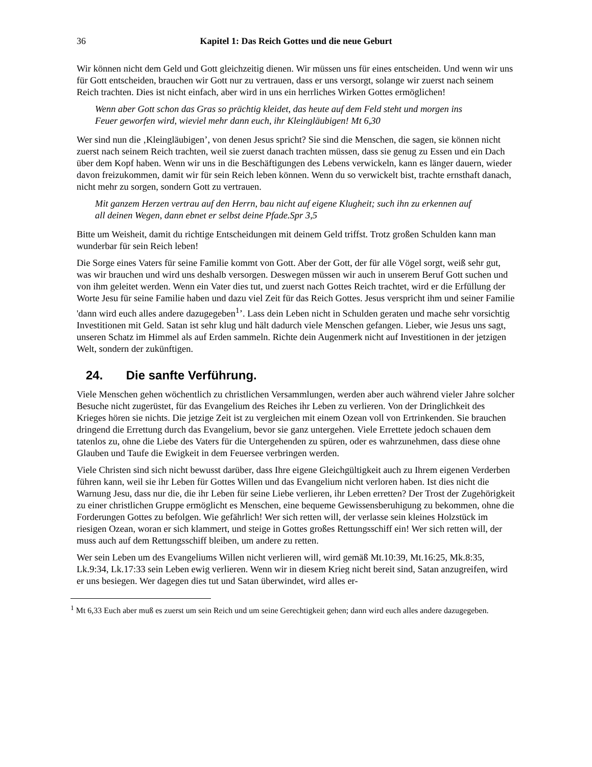36 Kapitel 1: Das Reich Gottes und die neue Geburt
Wir können nicht dem Geld und Gott gleichzeitig dienen. Wir müssen uns für eines entscheiden. Und wenn wir uns für Gott entscheiden, brauchen wir Gott nur zu vertrauen, dass er uns versorgt, solange wir zuerst nach seinem Reich trachten. Dies ist nicht einfach, aber wird in uns ein herrliches Wirken Gottes ermöglichen!
Wenn aber Gott schon das Gras so prächtig kleidet, das heute auf dem Feld steht und morgen ins Feuer geworfen wird, wieviel mehr dann euch, ihr Kleingläubigen! Mt 6,30
Wer sind nun die ‚Kleingläubigen’, von denen Jesus spricht? Sie sind die Menschen, die sagen, sie können nicht zuerst nach seinem Reich trachten, weil sie zuerst danach trachten müssen, dass sie genug zu Essen und ein Dach über dem Kopf haben. Wenn wir uns in die Beschäftigungen des Lebens verwickeln, kann es länger dauern, wieder davon freizukommen, damit wir für sein Reich leben können. Wenn du so verwickelt bist, trachte ernsthaft danach, nicht mehr zu sorgen, sondern Gott zu vertrauen.
Mit ganzem Herzen vertrau auf den Herrn, bau nicht auf eigene Klugheit; such ihn zu erkennen auf all deinen Wegen, dann ebnet er selbst deine Pfade.Spr 3,5
Bitte um Weisheit, damit du richtige Entscheidungen mit deinem Geld triffst. Trotz großen Schulden kann man wunderbar für sein Reich leben!
Die Sorge eines Vaters für seine Familie kommt von Gott. Aber der Gott, der für alle Vögel sorgt, weiß sehr gut, was wir brauchen und wird uns deshalb versorgen. Deswegen müssen wir auch in unserem Beruf Gott suchen und von ihm geleitet werden. Wenn ein Vater dies tut, und zuerst nach Gottes Reich trachtet, wird er die Erfüllung der Worte Jesu für seine Familie haben und dazu viel Zeit für das Reich Gottes. Jesus verspricht ihm und seiner Familie 'dann wird euch alles andere dazugegeben<sup>1</sup>’. Lass dein Leben nicht in Schulden geraten und mache sehr vorsichtig Investitionen mit Geld. Satan ist sehr klug und hält dadurch viele Menschen gefangen. Lieber, wie Jesus uns sagt, unseren Schatz im Himmel als auf Erden sammeln. Richte dein Augenmerk nicht auf Investitionen in der jetzigen Welt, sondern der zukünftigen.
24. Die sanfte Verführung.
Viele Menschen gehen wöchentlich zu christlichen Versammlungen, werden aber auch während vieler Jahre solcher Besuche nicht zugerüstet, für das Evangelium des Reiches ihr Leben zu verlieren. Von der Dringlichkeit des Krieges hören sie nichts. Die jetzige Zeit ist zu vergleichen mit einem Ozean voll von Ertrinkenden. Sie brauchen dringend die Errettung durch das Evangelium, bevor sie ganz untergehen. Viele Errettete jedoch schauen dem tatenlos zu, ohne die Liebe des Vaters für die Untergehenden zu spüren, oder es wahrzunehmen, dass diese ohne Glauben und Taufe die Ewigkeit in dem Feuersee verbringen werden.
Viele Christen sind sich nicht bewusst darüber, dass Ihre eigene Gleichgültigkeit auch zu Ihrem eigenen Verderben führen kann, weil sie ihr Leben für Gottes Willen und das Evangelium nicht verloren haben. Ist dies nicht die Warnung Jesu, dass nur die, die ihr Leben für seine Liebe verlieren, ihr Leben erretten? Der Trost der Zugehörigkeit zu einer christlichen Gruppe ermöglicht es Menschen, eine bequeme Gewissensberuhigung zu bekommen, ohne die Forderungen Gottes zu befolgen. Wie gefährlich! Wer sich retten will, der verlasse sein kleines Holzstück im riesigen Ozean, woran er sich klammert, und steige in Gottes großes Rettungsschiff ein! Wer sich retten will, der muss auch auf dem Rettungsschiff bleiben, um andere zu retten.
Wer sein Leben um des Evangeliums Willen nicht verlieren will, wird gemäß Mt.10:39, Mt.16:25, Mk.8:35, Lk.9:34, Lk.17:33 sein Leben ewig verlieren. Wenn wir in diesem Krieg nicht bereit sind, Satan anzugreifen, wird er uns besiegen. Wer dagegen dies tut und Satan überwindet, wird alles er-
<sup>1</sup> Mt 6,33 Euch aber muß es zuerst um sein Reich und um seine Gerechtigkeit gehen; dann wird euch alles andere dazugegeben.